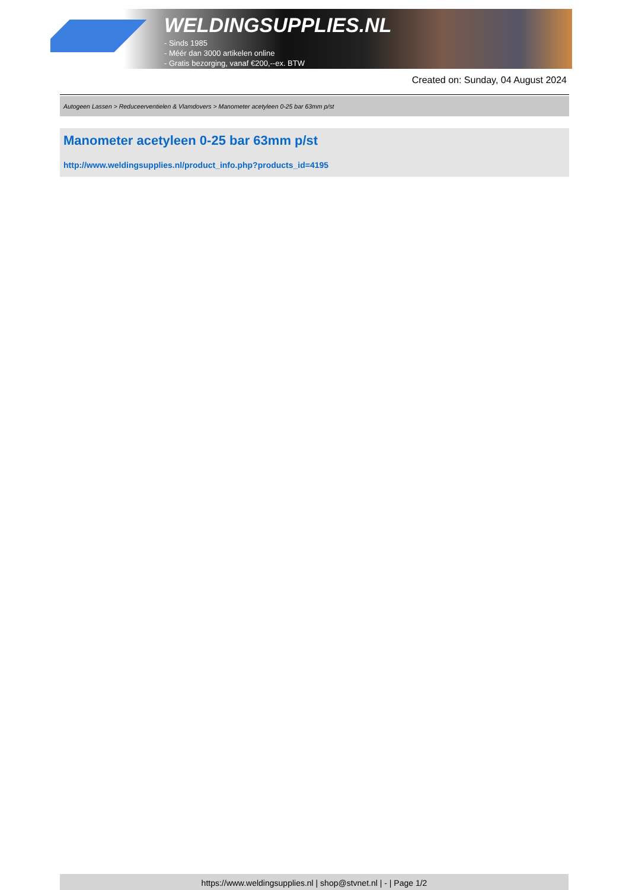WELDINGSUPPLIES.NL
- Sinds 1985
- Méér dan 3000 artikelen online
- Gratis bezorging, vanaf €200,--ex. BTW
Created on: Sunday, 04 August 2024
Autogeen Lassen > Reduceerventielen & Vlamdovers > Manometer acetyleen 0-25 bar 63mm p/st
Manometer acetyleen 0-25 bar 63mm p/st
http://www.weldingsupplies.nl/product_info.php?products_id=4195
https://www.weldingsupplies.nl | shop@stvnet.nl | - | Page 1/2